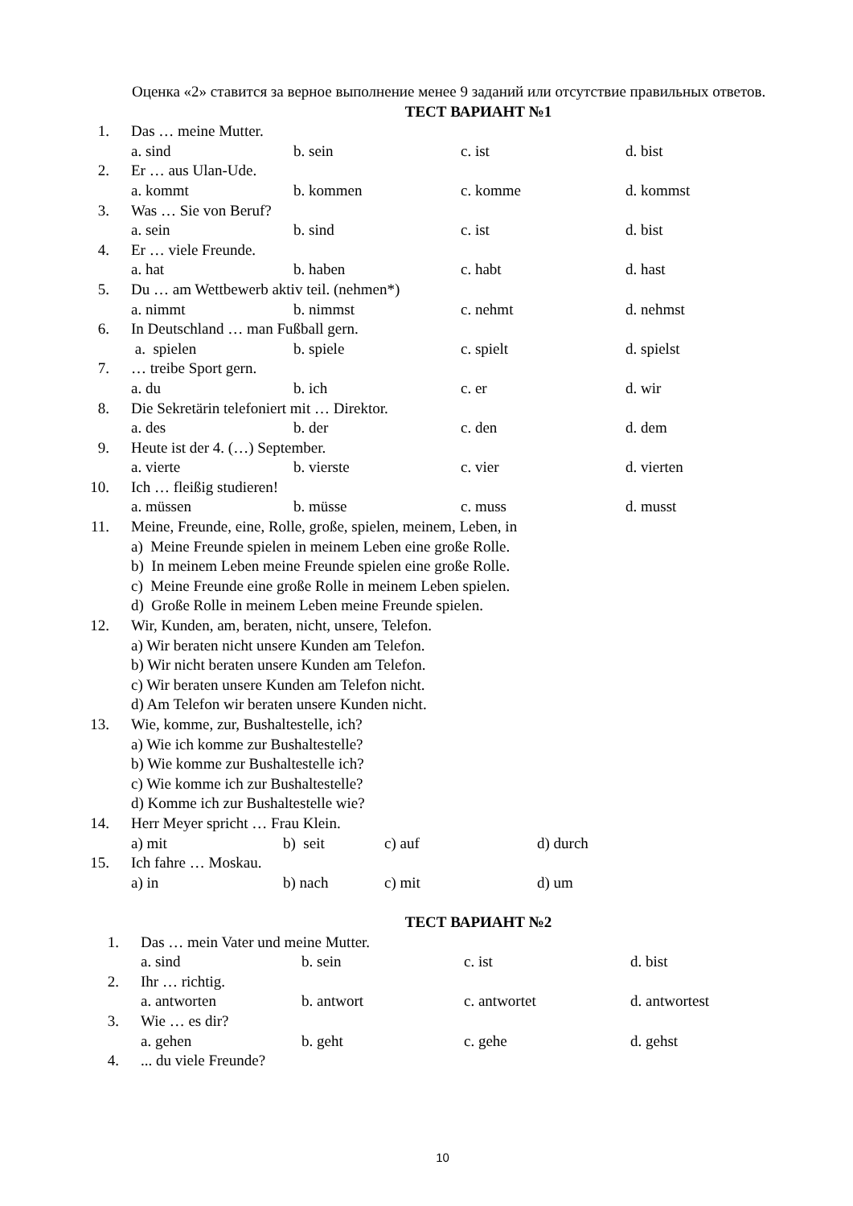Оценка «2» ставится за верное выполнение менее 9 заданий или отсутствие правильных ответов.
ТЕСТ ВАРИАНТ №1
1. Das … meine Mutter.
a. sind b. sein c. ist d. bist
2. Er … aus Ulan-Ude.
a. kommt b. kommen c. komme d. kommst
3. Was … Sie von Beruf?
a. sein b. sind c. ist d. bist
4. Er … viele Freunde.
a. hat b. haben c. habt d. hast
5. Du … am Wettbewerb aktiv teil. (nehmen*)
a. nimmt b. nimmst c. nehmt d. nehmst
6. In Deutschland … man Fußball gern.
a. spielen b. spiele c. spielt d. spielst
7. … treibe Sport gern.
a. du b. ich c. er d. wir
8. Die Sekretärin telefoniert mit … Direktor.
a. des b. der c. den d. dem
9. Heute ist der 4. (…) September.
a. vierte b. vierste c. vier d. vierten
10. Ich … fleißig studieren!
a. müssen b. müsse c. muss d. musst
11. Meine, Freunde, eine, Rolle, große, spielen, meinem, Leben, in
a) Meine Freunde spielen in meinem Leben eine große Rolle.
b) In meinem Leben meine Freunde spielen eine große Rolle.
c) Meine Freunde eine große Rolle in meinem Leben spielen.
d) Große Rolle in meinem Leben meine Freunde spielen.
12. Wir, Kunden, am, beraten, nicht, unsere, Telefon.
a) Wir beraten nicht unsere Kunden am Telefon.
b) Wir nicht beraten unsere Kunden am Telefon.
c) Wir beraten unsere Kunden am Telefon nicht.
d) Am Telefon wir beraten unsere Kunden nicht.
13. Wie, komme, zur, Bushaltestelle, ich?
a) Wie ich komme zur Bushaltestelle?
b) Wie komme zur Bushaltestelle ich?
c) Wie komme ich zur Bushaltestelle?
d) Komme ich zur Bushaltestelle wie?
14. Herr Meyer spricht … Frau Klein.
a) mit b) seit c) auf d) durch
15. Ich fahre … Moskau.
a) in b) nach c) mit d) um
ТЕСТ ВАРИАНТ №2
1. Das … mein Vater und meine Mutter.
a. sind b. sein c. ist d. bist
2. Ihr … richtig.
a. antworten b. antwort c. antwortet d. antwortest
3. Wie … es dir?
a. gehen b. geht c. gehe d. gehst
4.... du viele Freunde?
10